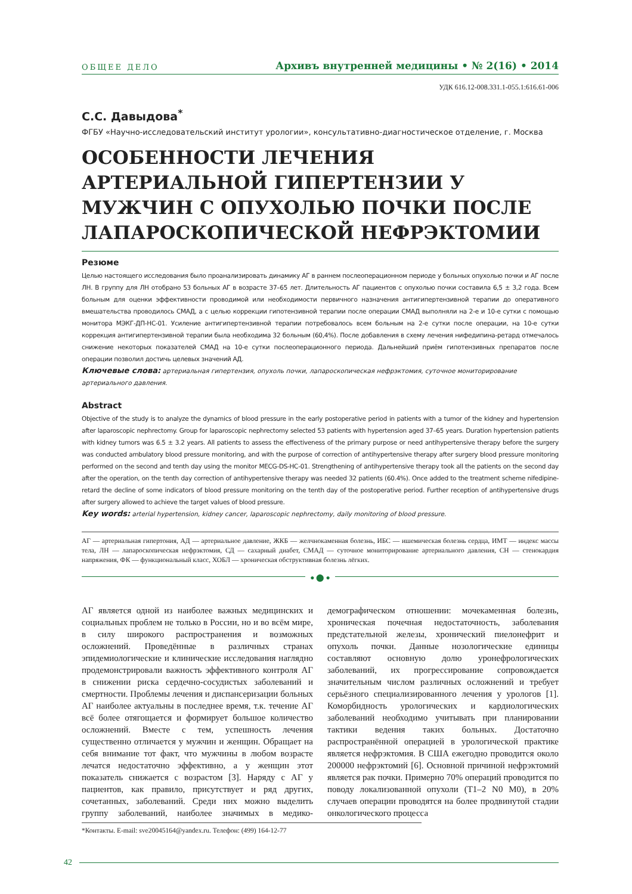ОБЩЕЕ ДЕЛО Архивъ внутренней медицины • № 2(16) • 2014
УДК 616.12-008.331.1-055.1:616.61-006
С.С. Давыдова<sup>*</sup>
ФГБУ «Научно-исследовательский институт урологии», консультативно-диагностическое отделение, г. Москва
ОСОБЕННОСТИ ЛЕЧЕНИЯ АРТЕРИАЛЬНОЙ ГИПЕРТЕНЗИИ У МУЖЧИН С ОПУХОЛЬЮ ПОЧКИ ПОСЛЕ ЛАПАРОСКОПИЧЕСКОЙ НЕФРЭКТОМИИ
Резюме
Целью настоящего исследования было проанализировать динамику АГ в раннем послеоперационном периоде у больных опухолью почки и АГ после ЛН. В группу для ЛН отобрано 53 больных АГ в возрасте 37–65 лет. Длительность АГ пациентов с опухолью почки составила 6,5 ± 3,2 года. Всем больным для оценки эффективности проводимой или необходимости первичного назначения антигипертензивной терапии до оперативного вмешательства проводилось СМАД, а с целью коррекции гипотензивной терапии после операции СМАД выполняли на 2-е и 10-е сутки с помощью монитора МЭКГ-ДП-НС-01. Усиление антигипертензивной терапии потребовалось всем больным на 2-е сутки после операции, на 10-е сутки коррекция антигипертензивной терапии была необходима 32 больным (60,4%). После добавления в схему лечения нифедипина-ретард отмечалось снижение некоторых показателей СМАД на 10-е сутки послеоперационного периода. Дальнейший приём гипотензивных препаратов после операции позволил достичь целевых значений АД.
Ключевые слова: артериальная гипертензия, опухоль почки, лапароскопическая нефрэктомия, суточное мониторирование артериального давления.
Abstract
Objective of the study is to analyze the dynamics of blood pressure in the early postoperative period in patients with a tumor of the kidney and hypertension after laparoscopic nephrectomy. Group for laparoscopic nephrectomy selected 53 patients with hypertension aged 37–65 years. Duration hypertension patients with kidney tumors was 6.5 ± 3.2 years. All patients to assess the effectiveness of the primary purpose or need antihypertensive therapy before the surgery was conducted ambulatory blood pressure monitoring, and with the purpose of correction of antihypertensive therapy after surgery blood pressure monitoring performed on the second and tenth day using the monitor MECG-DS-HC-01. Strengthening of antihypertensive therapy took all the patients on the second day after the operation, on the tenth day correction of antihypertensive therapy was needed 32 patients (60.4%). Once added to the treatment scheme nifedipine-retard the decline of some indicators of blood pressure monitoring on the tenth day of the postoperative period. Further reception of antihypertensive drugs after surgery allowed to achieve the target values of blood pressure.
Key words: arterial hypertension, kidney cancer, laparoscopic nephrectomy, daily monitoring of blood pressure.
АГ — артериальная гипертония, АД — артериальное давление, ЖКБ — желчнокаменная болезнь, ИБС — ишемическая болезнь сердца, ИМТ — индекс массы тела, ЛН — лапароскопическая нефрэктомия, СД — сахарный диабет, СМАД — суточное мониторирование артериального давления, СН — стенокардия напряжения, ФК — функциональный класс, ХОБЛ — хроническая обструктивная болезнь лёгких.
● ⬤ ●
АГ является одной из наиболее важных медицинских и социальных проблем не только в России, но и во всём мире, в силу широкого распространения и возможных осложнений. Проведённые в различных странах эпидемиологические и клинические исследования наглядно продемонстрировали важность эффективного контроля АГ в снижении риска сердечно-сосудистых заболеваний и смертности. Проблемы лечения и диспансеризации больных АГ наиболее актуальны в последнее время, т.к. течение АГ всё более отягощается и формирует большое количество осложнений. Вместе с тем, успешность лечения существенно отличается у мужчин и женщин. Обращает на себя внимание тот факт, что мужчины в любом возрасте лечатся недостаточно эффективно, а у женщин этот показатель снижается с возрастом [3]. Наряду с АГ у пациентов, как правило, присутствует и ряд других, сочетанных, заболеваний. Среди них можно выделить группу заболеваний, наиболее значимых в медико-демографическом отношении: мочекаменная болезнь, хроническая почечная недостаточность, заболевания предстательной железы, хронический пиелонефрит и опухоль почки. Данные нозологические единицы составляют основную долю уронефрологических заболеваний, их прогрессирование сопровождается значительным числом различных осложнений и требует серьёзного специализированного лечения у урологов [1]. Коморбидность урологических и кардиологических заболеваний необходимо учитывать при планировании тактики ведения таких больных. Достаточно распространённой операцией в урологической практике является нефрэктомия. В США ежегодно проводится около 200000 нефрэктомий [6]. Основной причиной нефрэктомий является рак почки. Примерно 70% операций проводится по поводу локализованной опухоли (T1–2 N0 M0), в 20% случаев операции проводятся на более продвинутой стадии онкологического процесса
*Контакты. E-mail: sve20045164@yandex.ru. Телефон: (499) 164-12-77
42